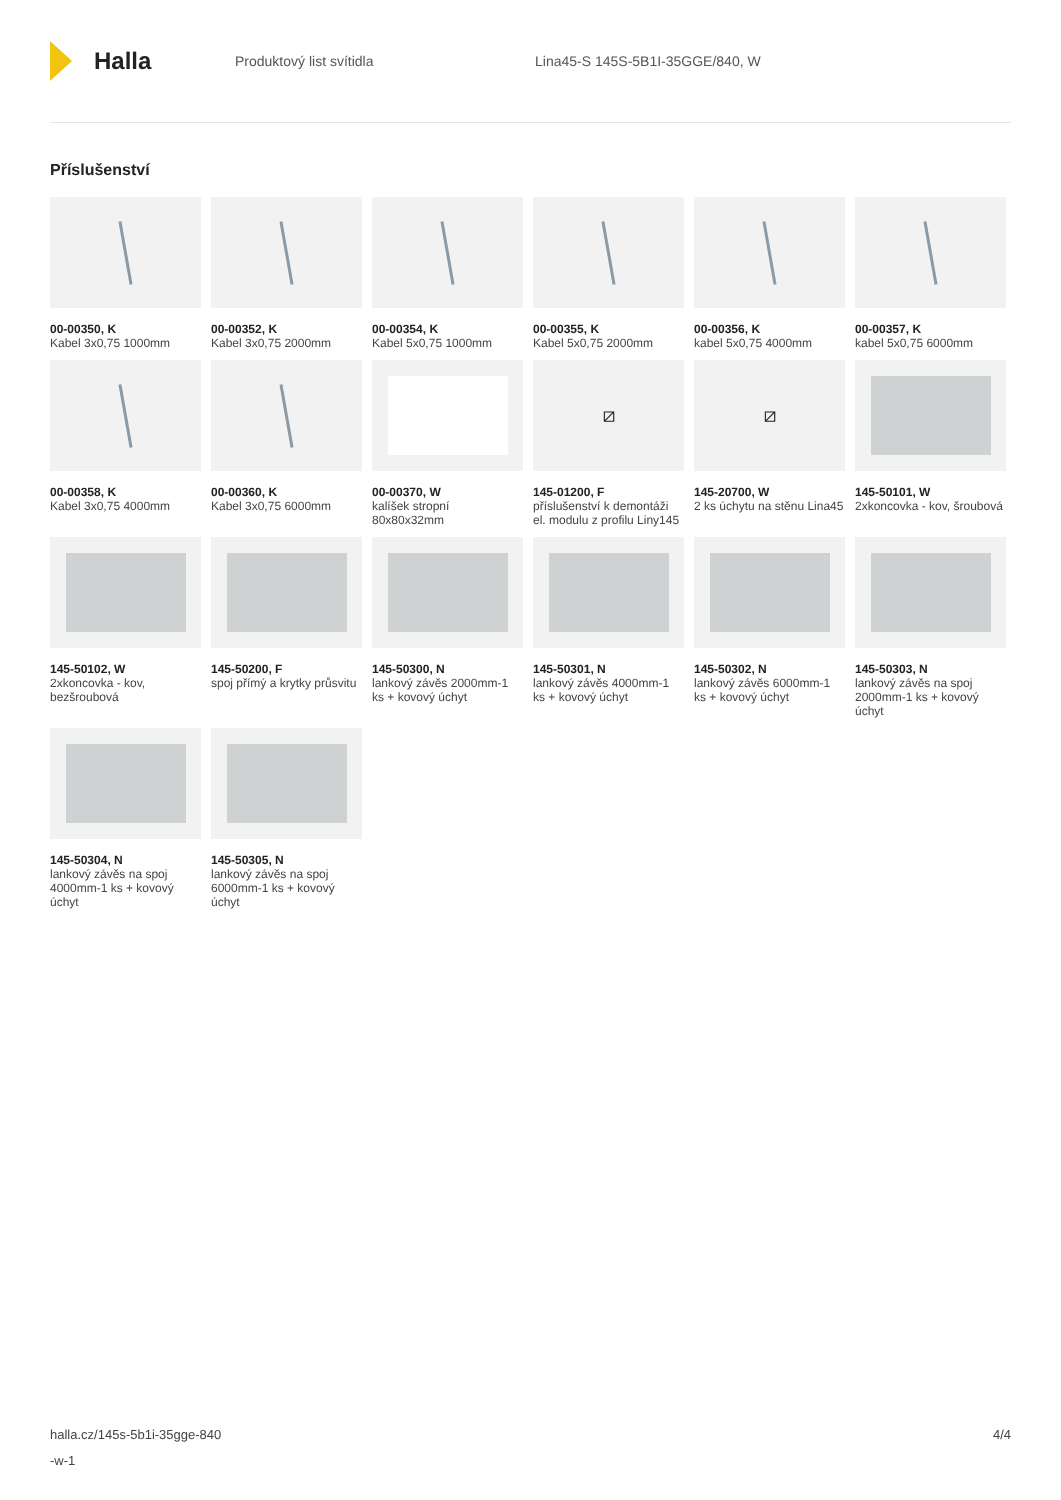Halla
Produktový list svítidla
Lina45-S 145S-5B1I-35GGE/840, W
Příslušenství
00-00350, K
Kabel 3x0,75 1000mm
00-00352, K
Kabel 3x0,75 2000mm
00-00354, K
Kabel 5x0,75 1000mm
00-00355, K
Kabel 5x0,75 2000mm
00-00356, K
kabel 5x0,75 4000mm
00-00357, K
kabel 5x0,75 6000mm
00-00358, K
Kabel 3x0,75 4000mm
00-00360, K
Kabel 3x0,75 6000mm
00-00370, W
kalíšek stropní 80x80x32mm
⧄
145-01200, F
příslušenství k demontáži el. modulu z profilu Liny145
⧄
145-20700, W
2 ks úchytu na stěnu Lina45
145-50101, W
2xkoncovka - kov, šroubová
145-50102, W
2xkoncovka - kov, bezšroubová
145-50200, F
spoj přímý a krytky průsvitu
145-50300, N
lankový závěs 2000mm-1 ks + kovový úchyt
145-50301, N
lankový závěs 4000mm-1 ks + kovový úchyt
145-50302, N
lankový závěs 6000mm-1 ks + kovový úchyt
145-50303, N
lankový závěs na spoj 2000mm-1 ks + kovový úchyt
145-50304, N
lankový závěs na spoj 4000mm-1 ks + kovový úchyt
145-50305, N
lankový závěs na spoj 6000mm-1 ks + kovový úchyt
halla.cz/145s-5b1i-35gge-840
-w-1
4/4